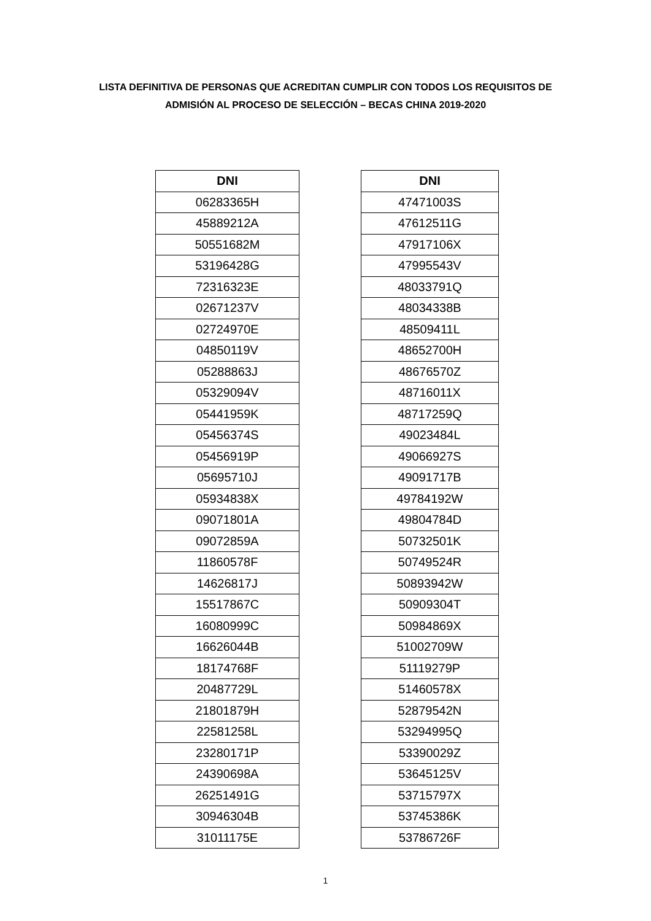LISTA DEFINITIVA DE PERSONAS QUE ACREDITAN CUMPLIR CON TODOS LOS REQUISITOS DE
ADMISIÓN AL PROCESO DE SELECCIÓN – BECAS CHINA 2019-2020
| DNI |
| --- |
| 06283365H |
| 45889212A |
| 50551682M |
| 53196428G |
| 72316323E |
| 02671237V |
| 02724970E |
| 04850119V |
| 05288863J |
| 05329094V |
| 05441959K |
| 05456374S |
| 05456919P |
| 05695710J |
| 05934838X |
| 09071801A |
| 09072859A |
| 11860578F |
| 14626817J |
| 15517867C |
| 16080999C |
| 16626044B |
| 18174768F |
| 20487729L |
| 21801879H |
| 22581258L |
| 23280171P |
| 24390698A |
| 26251491G |
| 30946304B |
| 31011175E |
| DNI |
| --- |
| 47471003S |
| 47612511G |
| 47917106X |
| 47995543V |
| 48033791Q |
| 48034338B |
| 48509411L |
| 48652700H |
| 48676570Z |
| 48716011X |
| 48717259Q |
| 49023484L |
| 49066927S |
| 49091717B |
| 49784192W |
| 49804784D |
| 50732501K |
| 50749524R |
| 50893942W |
| 50909304T |
| 50984869X |
| 51002709W |
| 51119279P |
| 51460578X |
| 52879542N |
| 53294995Q |
| 53390029Z |
| 53645125V |
| 53715797X |
| 53745386K |
| 53786726F |
1